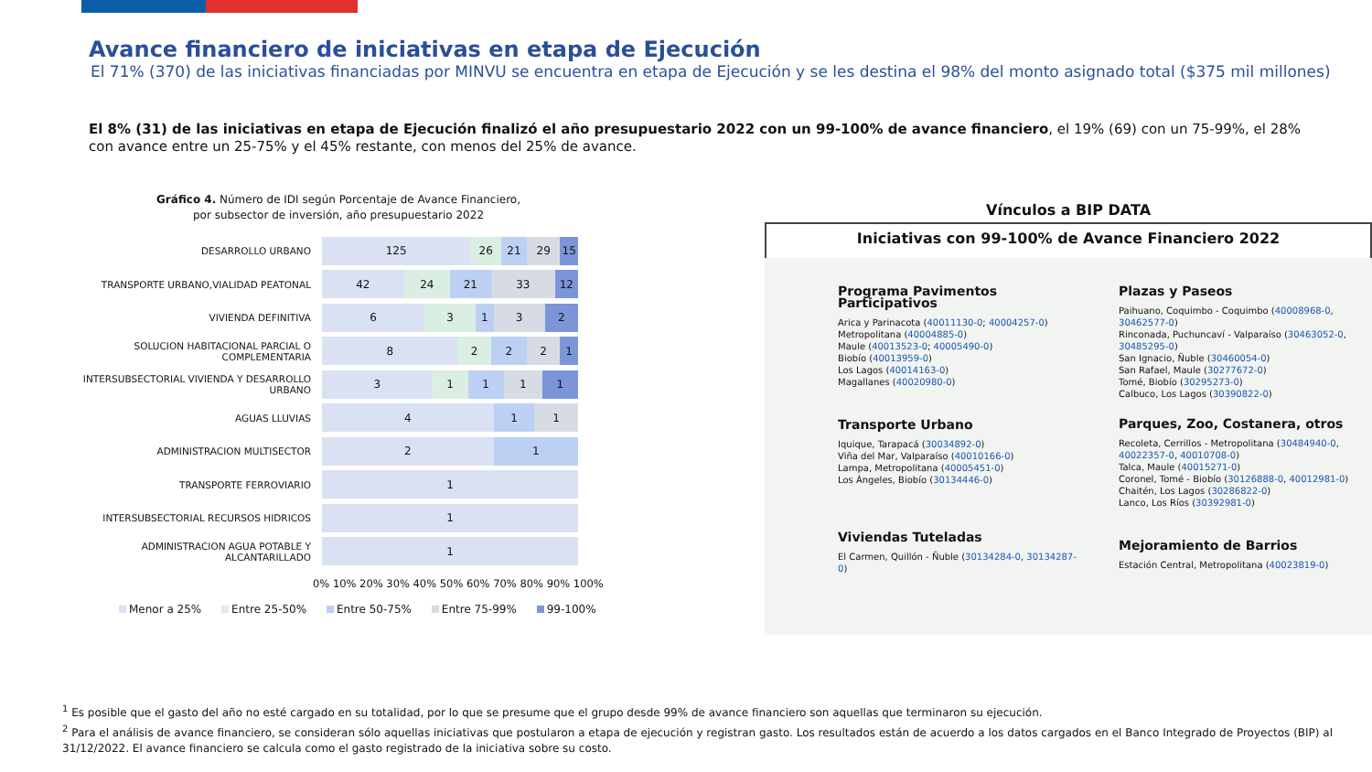Avance financiero de iniciativas en etapa de Ejecución
El 71% (370) de las iniciativas financiadas por MINVU se encuentra en etapa de Ejecución y se les destina el 98% del monto asignado total ($375 mil millones)
El 8% (31) de las iniciativas en etapa de Ejecución finalizó el año presupuestario 2022 con un 99-100% de avance financiero, el 19% (69) con un 75-99%, el 28% con avance entre un 25-75% y el 45% restante, con menos del 25% de avance.
Gráfico 4. Número de IDI según Porcentaje de Avance Financiero,
por subsector de inversión, año presupuestario 2022
DESARROLLO URBANO
125 26 21 29 15
TRANSPORTE URBANO,VIALIDAD PEATONAL
42 24 21 33 12
VIVIENDA DEFINITIVA
6 3 1 3 2
SOLUCION HABITACIONAL PARCIAL O COMPLEMENTARIA
8 2 2 2 1
INTERSUBSECTORIAL VIVIENDA Y DESARROLLO URBANO
3 1 1 1 1
AGUAS LLUVIAS
4 1 1
ADMINISTRACION MULTISECTOR
2 1
TRANSPORTE FERROVIARIO
1
INTERSUBSECTORIAL RECURSOS HIDRICOS
1
ADMINISTRACION AGUA POTABLE Y ALCANTARILLADO
1
0% 10% 20% 30% 40% 50% 60% 70% 80% 90% 100%
Menor a 25% Entre 25-50% Entre 50-75% Entre 75-99% 99-100%
Vínculos a BIP DATA
Iniciativas con 99-100% de Avance Financiero 2022
Programa Pavimentos Participativos
Arica y Parinacota (40011130-0; 40004257-0)
Metropolitana (40004885-0)
Maule (40013523-0; 40005490-0)
Biobío (40013959-0)
Los Lagos (40014163-0)
Magallanes (40020980-0)
Transporte Urbano
Iquique, Tarapacá (30034892-0)
Viña del Mar, Valparaíso (40010166-0)
Lampa, Metropolitana (40005451-0)
Los Ángeles, Biobío (30134446-0)
Viviendas Tuteladas
El Carmen, Quillón - Ñuble (30134284-0, 30134287-0)
Plazas y Paseos
Paihuano, Coquimbo - Coquimbo (40008968-0, 30462577-0)
Rinconada, Puchuncaví - Valparaíso (30463052-0, 30485295-0)
San Ignacio, Ñuble (30460054-0)
San Rafael, Maule (30277672-0)
Tomé, Biobío (30295273-0)
Calbuco, Los Lagos (30390822-0)
Parques, Zoo, Costanera, otros
Recoleta, Cerrillos - Metropolitana (30484940-0, 40022357-0, 40010708-0)
Talca, Maule (40015271-0)
Coronel, Tomé - Biobío (30126888-0, 40012981-0)
Chaitén, Los Lagos (30286822-0)
Lanco, Los Ríos (30392981-0)
Mejoramiento de Barrios
Estación Central, Metropolitana (40023819-0)
<sup>1</sup> Es posible que el gasto del año no esté cargado en su totalidad, por lo que se presume que el grupo desde 99% de avance financiero son aquellas que terminaron su ejecución.
<sup>2</sup> Para el análisis de avance financiero, se consideran sólo aquellas iniciativas que postularon a etapa de ejecución y registran gasto. Los resultados están de acuerdo a los datos cargados en el Banco Integrado de Proyectos (BIP) al 31/12/2022. El avance financiero se calcula como el gasto registrado de la iniciativa sobre su costo.